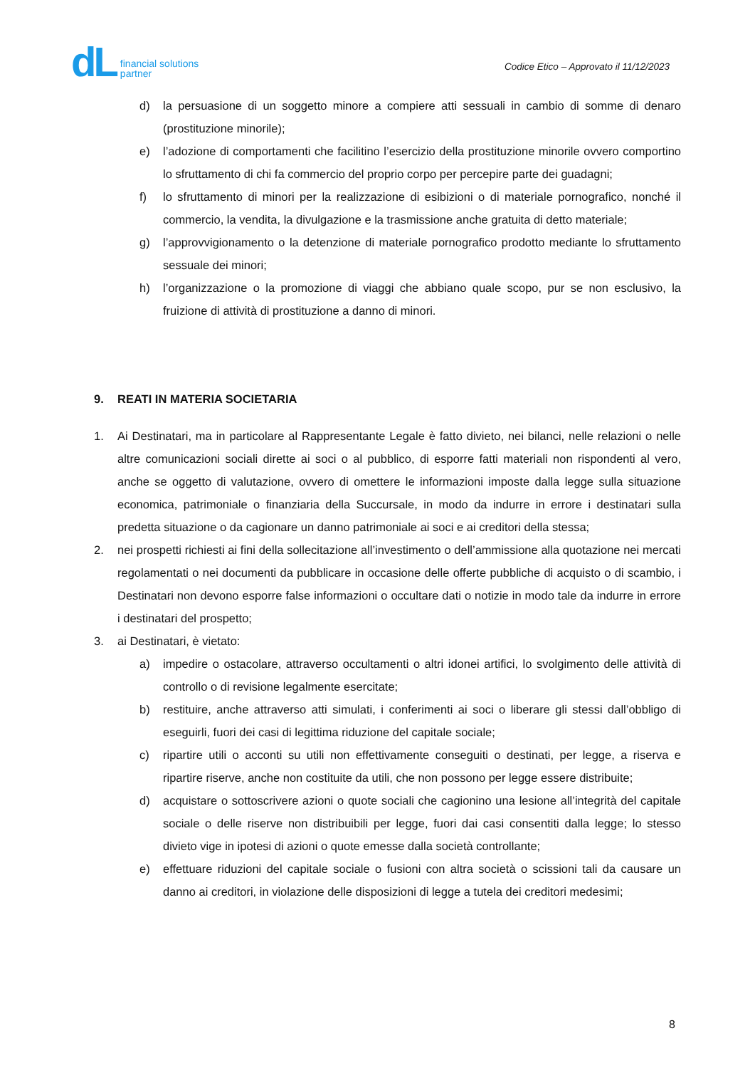dL financial solutions
partner
Codice Etico – Approvato il 11/12/2023
d) la persuasione di un soggetto minore a compiere atti sessuali in cambio di somme di denaro (prostituzione minorile);
e) l’adozione di comportamenti che facilitino l’esercizio della prostituzione minorile ovvero comportino lo sfruttamento di chi fa commercio del proprio corpo per percepire parte dei guadagni;
f) lo sfruttamento di minori per la realizzazione di esibizioni o di materiale pornografico, nonché il commercio, la vendita, la divulgazione e la trasmissione anche gratuita di detto materiale;
g) l’approvvigionamento o la detenzione di materiale pornografico prodotto mediante lo sfruttamento sessuale dei minori;
h) l’organizzazione o la promozione di viaggi che abbiano quale scopo, pur se non esclusivo, la fruizione di attività di prostituzione a danno di minori.
9. REATI IN MATERIA SOCIETARIA
1. Ai Destinatari, ma in particolare al Rappresentante Legale è fatto divieto, nei bilanci, nelle relazioni o nelle altre comunicazioni sociali dirette ai soci o al pubblico, di esporre fatti materiali non rispondenti al vero, anche se oggetto di valutazione, ovvero di omettere le informazioni imposte dalla legge sulla situazione economica, patrimoniale o finanziaria della Succursale, in modo da indurre in errore i destinatari sulla predetta situazione o da cagionare un danno patrimoniale ai soci e ai creditori della stessa;
2. nei prospetti richiesti ai fini della sollecitazione all’investimento o dell’ammissione alla quotazione nei mercati regolamentati o nei documenti da pubblicare in occasione delle offerte pubbliche di acquisto o di scambio, i Destinatari non devono esporre false informazioni o occultare dati o notizie in modo tale da indurre in errore i destinatari del prospetto;
3. ai Destinatari, è vietato:
a) impedire o ostacolare, attraverso occultamenti o altri idonei artifici, lo svolgimento delle attività di controllo o di revisione legalmente esercitate;
b) restituire, anche attraverso atti simulati, i conferimenti ai soci o liberare gli stessi dall’obbligo di eseguirli, fuori dei casi di legittima riduzione del capitale sociale;
c) ripartire utili o acconti su utili non effettivamente conseguiti o destinati, per legge, a riserva e ripartire riserve, anche non costituite da utili, che non possono per legge essere distribuite;
d) acquistare o sottoscrivere azioni o quote sociali che cagionino una lesione all’integrità del capitale sociale o delle riserve non distribuibili per legge, fuori dai casi consentiti dalla legge; lo stesso divieto vige in ipotesi di azioni o quote emesse dalla società controllante;
e) effettuare riduzioni del capitale sociale o fusioni con altra società o scissioni tali da causare un danno ai creditori, in violazione delle disposizioni di legge a tutela dei creditori medesimi;
8